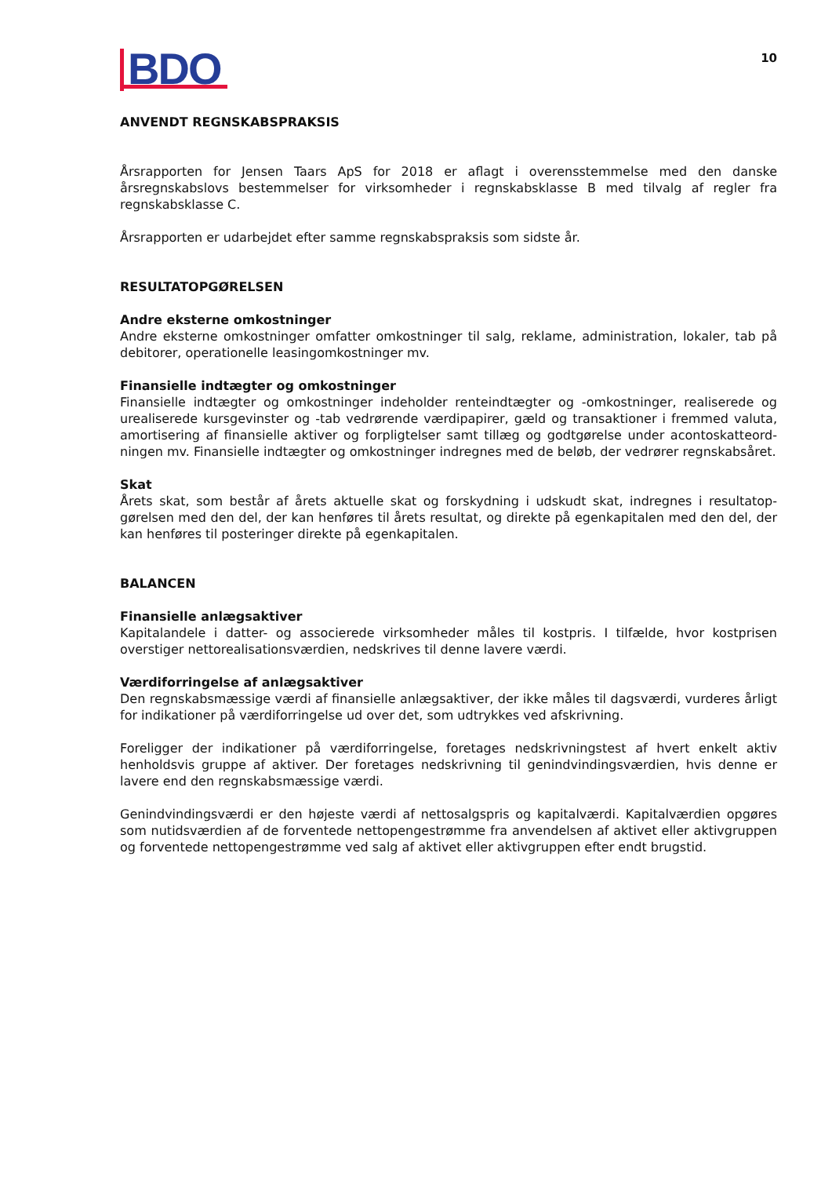BDO 10
ANVENDT REGNSKABSPRAKSIS
Årsrapporten for Jensen Taars ApS for 2018 er aflagt i overensstemmelse med den danske årsregnskabs­lovs bestemmelser for virksomheder i regnskabsklasse B med tilvalg af regler fra regnskabsklasse C.
Årsrapporten er udarbejdet efter samme regnskabspraksis som sidste år.
RESULTATOPGØRELSEN
Andre eksterne omkostninger
Andre eksterne omkostninger omfatter omkostninger til salg, reklame, administration, lokaler, tab på debitorer, operationelle leasingomkostninger mv.
Finansielle indtægter og omkostninger
Finansielle indtægter og omkostninger indeholder renteindtægter og -omkostninger, realiserede og urealiserede kursgevinster og -tab vedrørende værdipapirer, gæld og transaktioner i fremmed valuta, amortisering af finansielle aktiver og forpligtelser samt tillæg og godtgørelse under acontoskatteord­ningen mv. Finansielle indtægter og omkostninger indregnes med de beløb, der vedrører regnskabsåret.
Skat
Årets skat, som består af årets aktuelle skat og forskydning i udskudt skat, indregnes i resultatop­gørelsen med den del, der kan henføres til årets resultat, og direkte på egenkapitalen med den del, der kan henføres til posteringer direkte på egenkapitalen.
BALANCEN
Finansielle anlægsaktiver
Kapitalandele i datter- og associerede virksomheder måles til kostpris. I tilfælde, hvor kostprisen overstiger nettorealisationsværdien, nedskrives til denne lavere værdi.
Værdiforringelse af anlægsaktiver
Den regnskabsmæssige værdi af finansielle anlægsaktiver, der ikke måles til dagsværdi, vurderes årligt for indikationer på værdiforringelse ud over det, som udtrykkes ved afskrivning.
Foreligger der indikationer på værdiforringelse, foretages nedskrivningstest af hvert enkelt aktiv henholdsvis gruppe af aktiver. Der foretages nedskrivning til genindvindingsværdien, hvis denne er lavere end den regnskabsmæssige værdi.
Genindvindingsværdi er den højeste værdi af nettosalgspris og kapitalværdi. Kapitalværdien opgøres som nutidsværdien af de forventede nettopengestrømme fra anvendelsen af aktivet eller aktivgruppen og forventede nettopengestrømme ved salg af aktivet eller aktivgruppen efter endt brugstid.